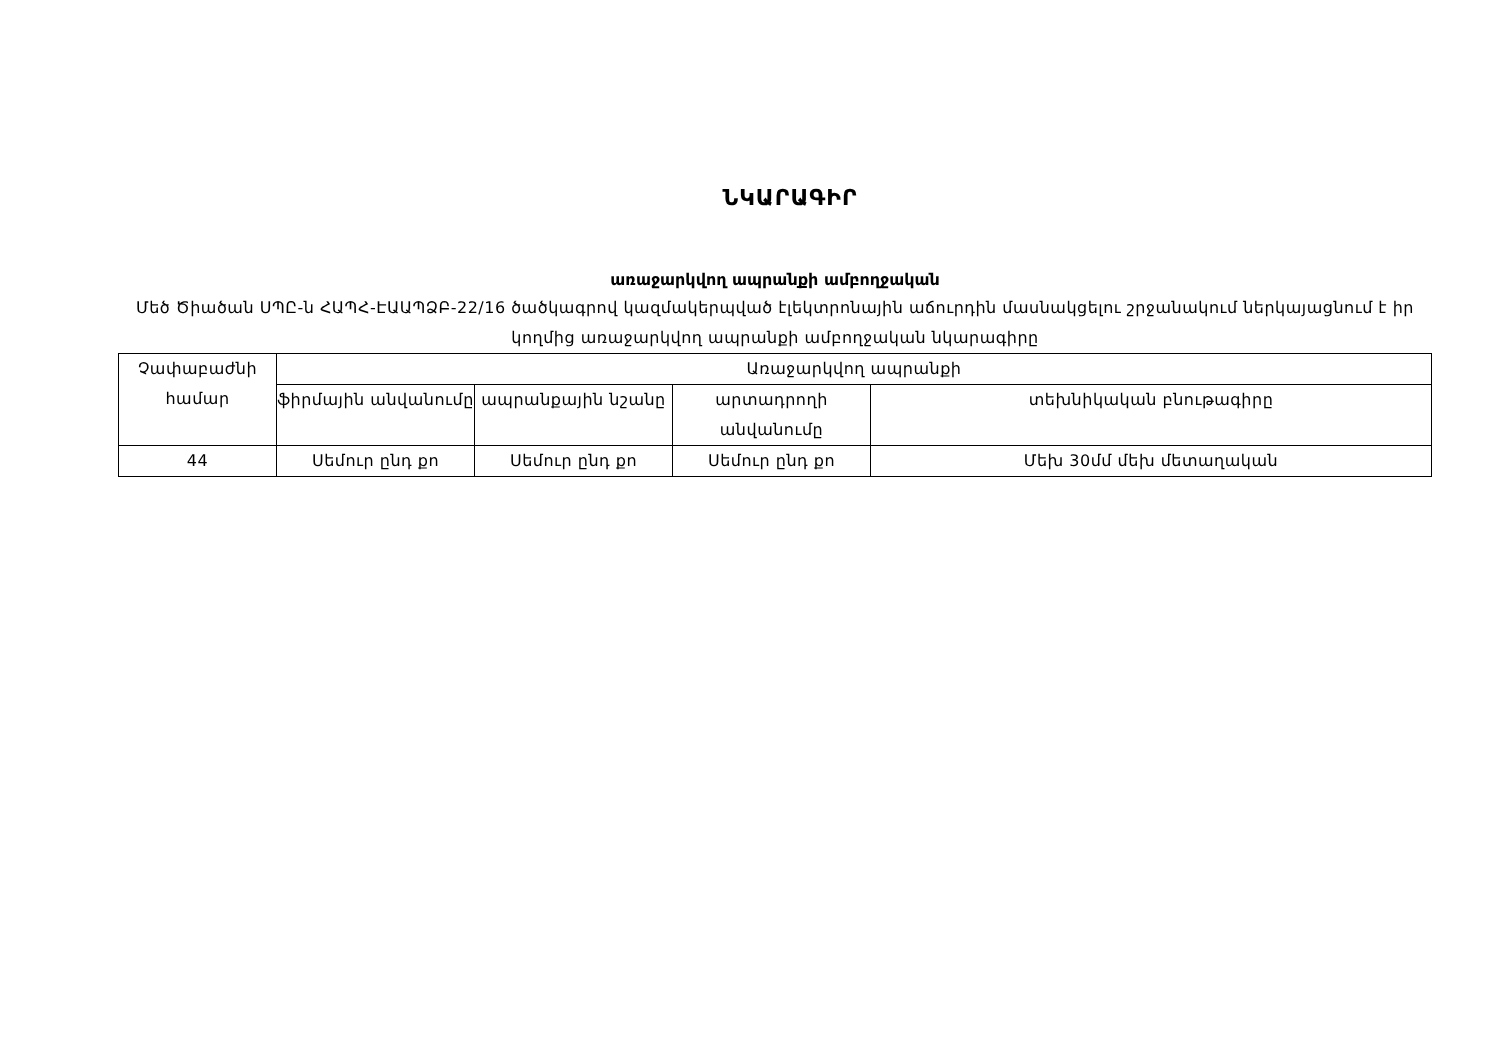ՆԿԱՐԱԳԻՐ
առաջարկվող ապրանքի ամբողջական
Մեծ Ծիածան ՍՊԸ-ն ՀԱՊՀ-ԷԱԱՊՁԲ-22/16 ծածկագրով կազմակերպված էլեկտրոնային աճուրդին մասնակցելու շրջանակում ներկայացնում է իր կողմից առաջարկվող ապրանքի ամբողջական նկարագիրը
| Չափաբաժնի համար | Առաջարկվող ապրանքի | | | |
| --- | --- | --- | --- | --- |
| | ֆիրմային անվանումը | ապրանքային նշանը | արտադրողի անվանումը | տեխնիկական բնութագիրը |
| 44 | Սեմուր ընդ քո | Սեմուր ընդ քո | Սեմուր ընդ քո | Մեխ 30մմ մեխ մետաղական |